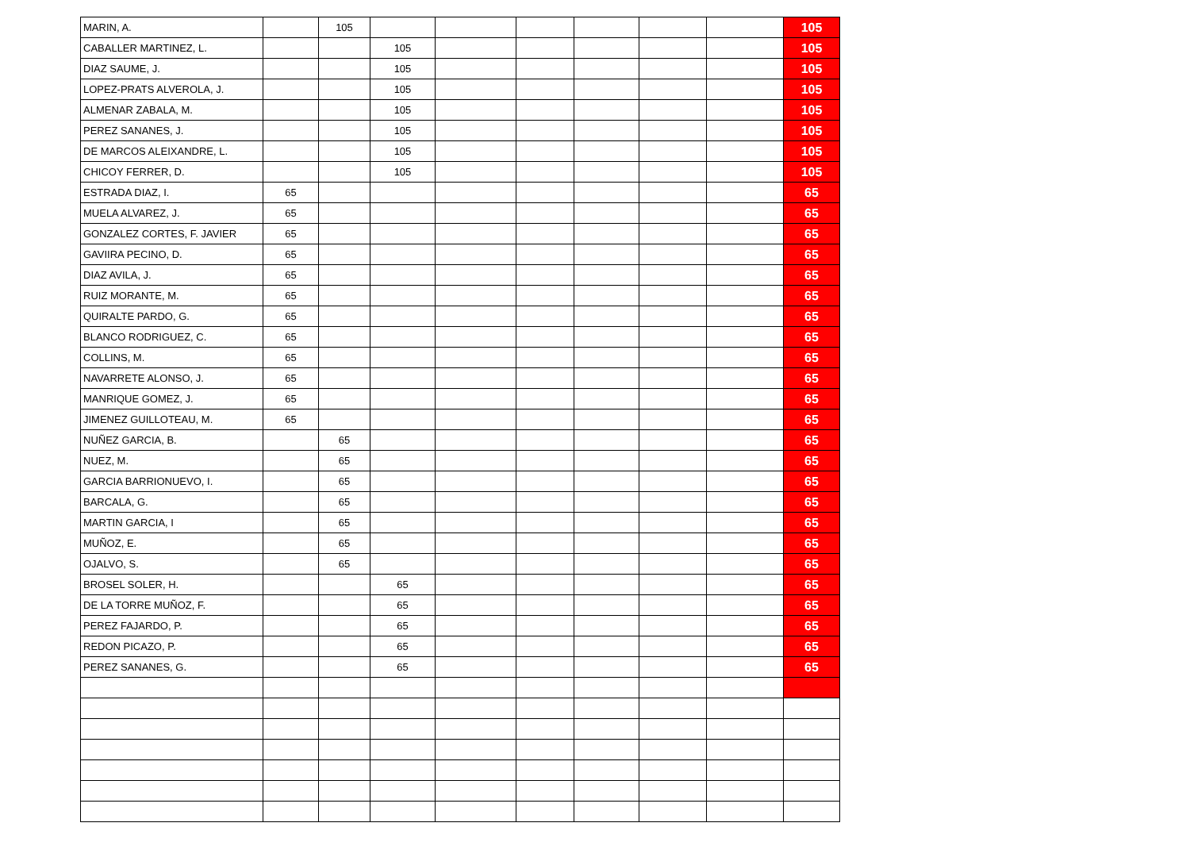| MARIN, A. | | 105 | | | | | | | 105 |
| CABALLER MARTINEZ, L. | | | 105 | | | | | | 105 |
| DIAZ SAUME, J. | | | 105 | | | | | | 105 |
| LOPEZ-PRATS ALVEROLA, J. | | | 105 | | | | | | 105 |
| ALMENAR ZABALA, M. | | | 105 | | | | | | 105 |
| PEREZ SANANES, J. | | | 105 | | | | | | 105 |
| DE MARCOS ALEIXANDRE, L. | | | 105 | | | | | | 105 |
| CHICOY FERRER, D. | | | 105 | | | | | | 105 |
| ESTRADA DIAZ, I. | 65 | | | | | | | | 65 |
| MUELA ALVAREZ, J. | 65 | | | | | | | | 65 |
| GONZALEZ CORTES, F. JAVIER | 65 | | | | | | | | 65 |
| GAVIIRA PECINO, D. | 65 | | | | | | | | 65 |
| DIAZ AVILA, J. | 65 | | | | | | | | 65 |
| RUIZ MORANTE, M. | 65 | | | | | | | | 65 |
| QUIRALTE PARDO, G. | 65 | | | | | | | | 65 |
| BLANCO RODRIGUEZ, C. | 65 | | | | | | | | 65 |
| COLLINS, M. | 65 | | | | | | | | 65 |
| NAVARRETE ALONSO, J. | 65 | | | | | | | | 65 |
| MANRIQUE GOMEZ, J. | 65 | | | | | | | | 65 |
| JIMENEZ GUILLOTEAU, M. | 65 | | | | | | | | 65 |
| NUÑEZ GARCIA, B. | | 65 | | | | | | | 65 |
| NUEZ, M. | | 65 | | | | | | | 65 |
| GARCIA BARRIONUEVO, I. | | 65 | | | | | | | 65 |
| BARCALA, G. | | 65 | | | | | | | 65 |
| MARTIN GARCIA, I | | 65 | | | | | | | 65 |
| MUÑOZ, E. | | 65 | | | | | | | 65 |
| OJALVO, S. | | 65 | | | | | | | 65 |
| BROSEL SOLER, H. | | | 65 | | | | | | 65 |
| DE LA TORRE MUÑOZ, F. | | | 65 | | | | | | 65 |
| PEREZ FAJARDO, P. | | | 65 | | | | | | 65 |
| REDON PICAZO, P. | | | 65 | | | | | | 65 |
| PEREZ SANANES, G. | | | 65 | | | | | | 65 |